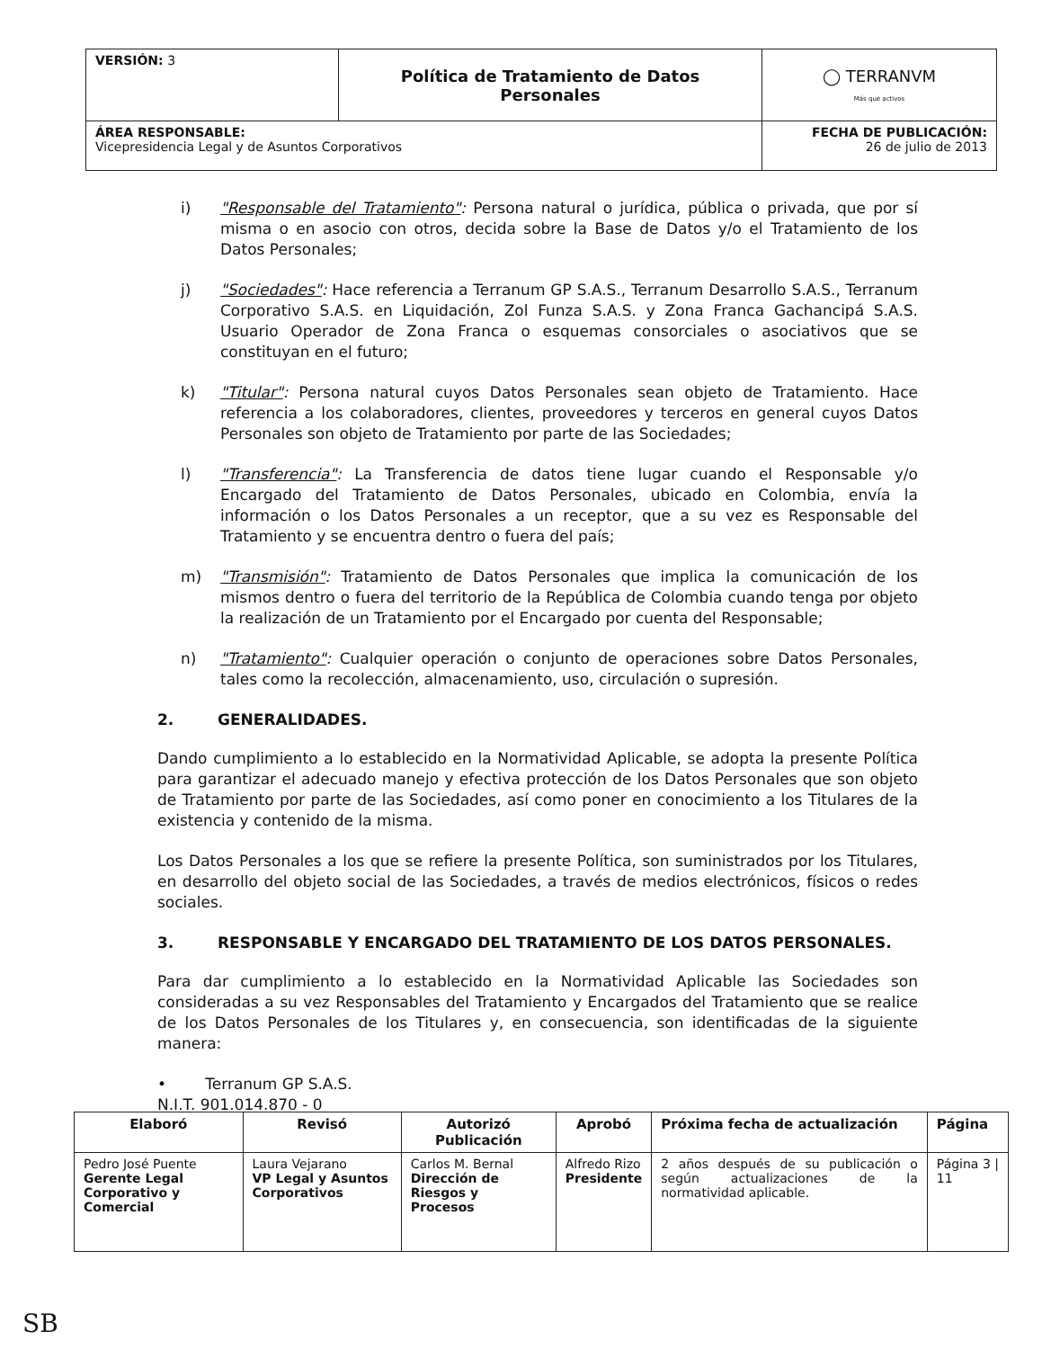| VERSIÓN: 3 | Política de Tratamiento de Datos Personales | ◯ TERRANVM Más que activos |
| ÁREA RESPONSABLE: Vicepresidencia Legal y de Asuntos Corporativos | | FECHA DE PUBLICACIÓN: 26 de julio de 2013 |
i) "Responsable del Tratamiento": Persona natural o jurídica, pública o privada, que por sí misma o en asocio con otros, decida sobre la Base de Datos y/o el Tratamiento de los Datos Personales;
j) "Sociedades": Hace referencia a Terranum GP S.A.S., Terranum Desarrollo S.A.S., Terranum Corporativo S.A.S. en Liquidación, Zol Funza S.A.S. y Zona Franca Gachancipá S.A.S. Usuario Operador de Zona Franca o esquemas consorciales o asociativos que se constituyan en el futuro;
k) "Titular": Persona natural cuyos Datos Personales sean objeto de Tratamiento. Hace referencia a los colaboradores, clientes, proveedores y terceros en general cuyos Datos Personales son objeto de Tratamiento por parte de las Sociedades;
l) "Transferencia": La Transferencia de datos tiene lugar cuando el Responsable y/o Encargado del Tratamiento de Datos Personales, ubicado en Colombia, envía la información o los Datos Personales a un receptor, que a su vez es Responsable del Tratamiento y se encuentra dentro o fuera del país;
m) "Transmisión": Tratamiento de Datos Personales que implica la comunicación de los mismos dentro o fuera del territorio de la República de Colombia cuando tenga por objeto la realización de un Tratamiento por el Encargado por cuenta del Responsable;
n) "Tratamiento": Cualquier operación o conjunto de operaciones sobre Datos Personales, tales como la recolección, almacenamiento, uso, circulación o supresión.
2. GENERALIDADES.
Dando cumplimiento a lo establecido en la Normatividad Aplicable, se adopta la presente Política para garantizar el adecuado manejo y efectiva protección de los Datos Personales que son objeto de Tratamiento por parte de las Sociedades, así como poner en conocimiento a los Titulares de la existencia y contenido de la misma.
Los Datos Personales a los que se refiere la presente Política, son suministrados por los Titulares, en desarrollo del objeto social de las Sociedades, a través de medios electrónicos, físicos o redes sociales.
3. RESPONSABLE Y ENCARGADO DEL TRATAMIENTO DE LOS DATOS PERSONALES.
Para dar cumplimiento a lo establecido en la Normatividad Aplicable las Sociedades son consideradas a su vez Responsables del Tratamiento y Encargados del Tratamiento que se realice de los Datos Personales de los Titulares y, en consecuencia, son identificadas de la siguiente manera:
• Terranum GP S.A.S.
N.I.T. 901.014.870 - 0
| Elaboró | Revisó | Autorizó Publicación | Aprobó | Próxima fecha de actualización | Página |
| --- | --- | --- | --- | --- | --- |
| Pedro José Puente Gerente Legal Corporativo y Comercial | Laura Vejarano VP Legal y Asuntos Corporativos | Carlos M. Bernal Dirección de Riesgos y Procesos | Alfredo Rizo Presidente | 2 años después de su publicación o según actualizaciones de la normatividad aplicable. | Página 3 / 11 |
SB